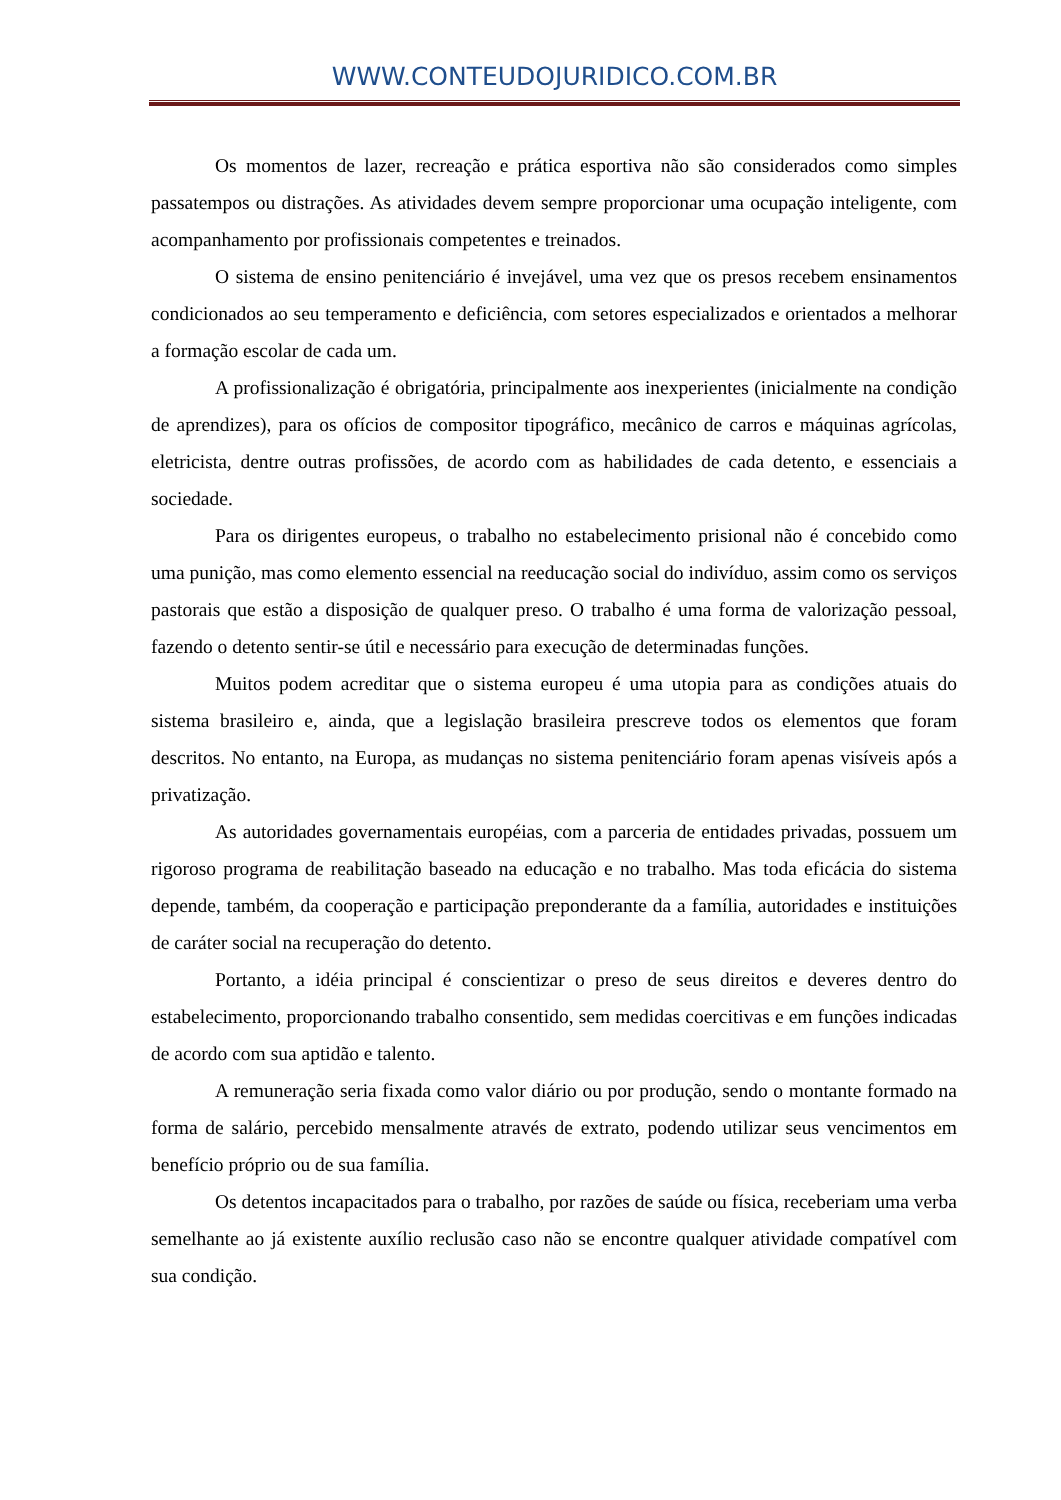WWW.CONTEUDOJURIDICO.COM.BR
Os momentos de lazer, recreação e prática esportiva não são considerados como simples passatempos ou distrações. As atividades devem sempre proporcionar uma ocupação inteligente, com acompanhamento por profissionais competentes e treinados.
O sistema de ensino penitenciário é invejável, uma vez que os presos recebem ensinamentos condicionados ao seu temperamento e deficiência, com setores especializados e orientados a melhorar a formação escolar de cada um.
A profissionalização é obrigatória, principalmente aos inexperientes (inicialmente na condição de aprendizes), para os ofícios de compositor tipográfico, mecânico de carros e máquinas agrícolas, eletricista, dentre outras profissões, de acordo com as habilidades de cada detento, e essenciais a sociedade.
Para os dirigentes europeus, o trabalho no estabelecimento prisional não é concebido como uma punição, mas como elemento essencial na reeducação social do indivíduo, assim como os serviços pastorais que estão a disposição de qualquer preso. O trabalho é uma forma de valorização pessoal, fazendo o detento sentir-se útil e necessário para execução de determinadas funções.
Muitos podem acreditar que o sistema europeu é uma utopia para as condições atuais do sistema brasileiro e, ainda, que a legislação brasileira prescreve todos os elementos que foram descritos. No entanto, na Europa, as mudanças no sistema penitenciário foram apenas visíveis após a privatização.
As autoridades governamentais européias, com a parceria de entidades privadas, possuem um rigoroso programa de reabilitação baseado na educação e no trabalho. Mas toda eficácia do sistema depende, também, da cooperação e participação preponderante da a família, autoridades e instituições de caráter social na recuperação do detento.
Portanto, a idéia principal é conscientizar o preso de seus direitos e deveres dentro do estabelecimento, proporcionando trabalho consentido, sem medidas coercitivas e em funções indicadas de acordo com sua aptidão e talento.
A remuneração seria fixada como valor diário ou por produção, sendo o montante formado na forma de salário, percebido mensalmente através de extrato, podendo utilizar seus vencimentos em benefício próprio ou de sua família.
Os detentos incapacitados para o trabalho, por razões de saúde ou física, receberiam uma verba semelhante ao já existente auxílio reclusão caso não se encontre qualquer atividade compatível com sua condição.